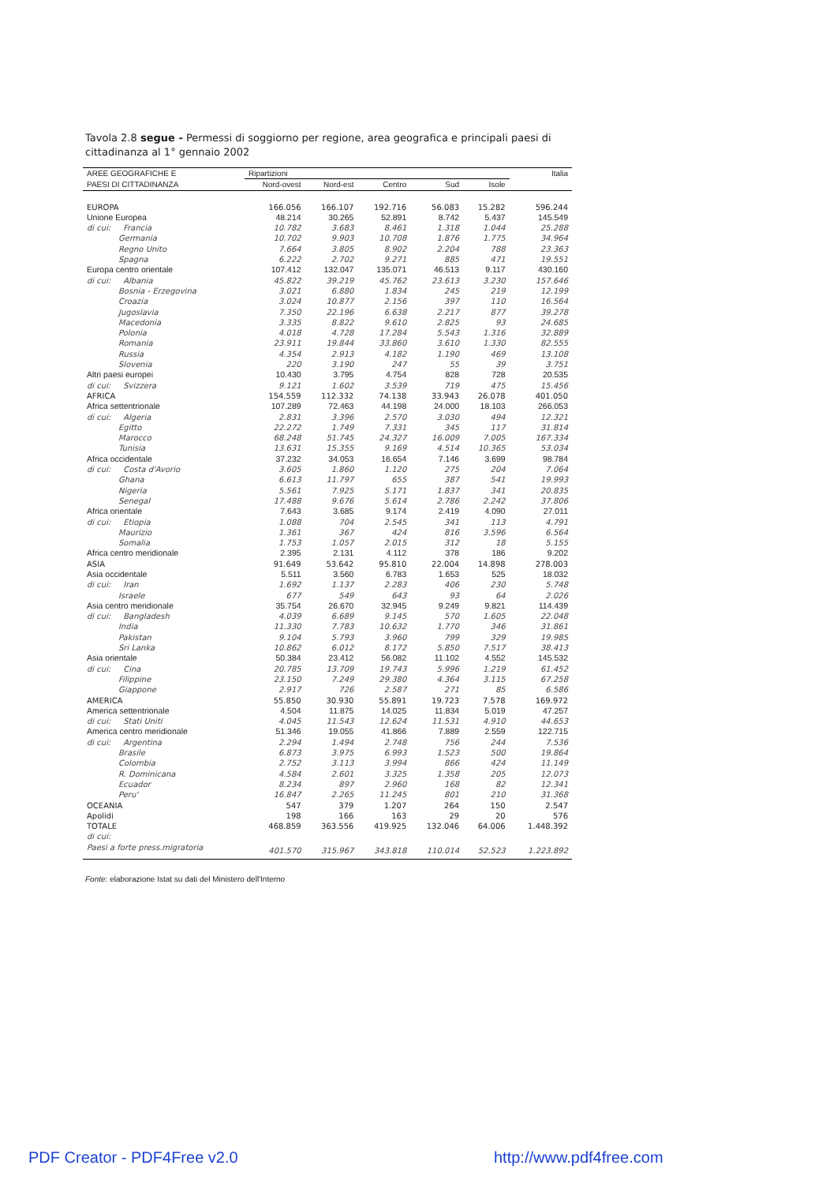Tavola 2.8 segue - Permessi di soggiorno per regione, area geografica e principali paesi di cittadinanza al 1° gennaio 2002
| AREE GEOGRAFICHE E | Ripartizioni | | | | | Italia |
| --- | --- | --- | --- | --- | --- | --- |
| PAESI DI CITTADINANZA | Nord-ovest | Nord-est | Centro | Sud | Isole | |
| EUROPA | 166.056 | 166.107 | 192.716 | 56.083 | 15.282 | 596.244 |
| Unione Europea | 48.214 | 30.265 | 52.891 | 8.742 | 5.437 | 145.549 |
| di cui: Francia | 10.782 | 3.683 | 8.461 | 1.318 | 1.044 | 25.288 |
| Germania | 10.702 | 9.903 | 10.708 | 1.876 | 1.775 | 34.964 |
| Regno Unito | 7.664 | 3.805 | 8.902 | 2.204 | 788 | 23.363 |
| Spagna | 6.222 | 2.702 | 9.271 | 885 | 471 | 19.551 |
| Europa centro orientale | 107.412 | 132.047 | 135.071 | 46.513 | 9.117 | 430.160 |
| di cui: Albania | 45.822 | 39.219 | 45.762 | 23.613 | 3.230 | 157.646 |
| Bosnia - Erzegovina | 3.021 | 6.880 | 1.834 | 245 | 219 | 12.199 |
| Croazia | 3.024 | 10.877 | 2.156 | 397 | 110 | 16.564 |
| Jugoslavia | 7.350 | 22.196 | 6.638 | 2.217 | 877 | 39.278 |
| Macedonia | 3.335 | 8.822 | 9.610 | 2.825 | 93 | 24.685 |
| Polonia | 4.018 | 4.728 | 17.284 | 5.543 | 1.316 | 32.889 |
| Romania | 23.911 | 19.844 | 33.860 | 3.610 | 1.330 | 82.555 |
| Russia | 4.354 | 2.913 | 4.182 | 1.190 | 469 | 13.108 |
| Slovenia | 220 | 3.190 | 247 | 55 | 39 | 3.751 |
| Altri paesi europei | 10.430 | 3.795 | 4.754 | 828 | 728 | 20.535 |
| di cui: Svizzera | 9.121 | 1.602 | 3.539 | 719 | 475 | 15.456 |
| AFRICA | 154.559 | 112.332 | 74.138 | 33.943 | 26.078 | 401.050 |
| Africa settentrionale | 107.289 | 72.463 | 44.198 | 24.000 | 18.103 | 266.053 |
| di cui: Algeria | 2.831 | 3.396 | 2.570 | 3.030 | 494 | 12.321 |
| Egitto | 22.272 | 1.749 | 7.331 | 345 | 117 | 31.814 |
| Marocco | 68.248 | 51.745 | 24.327 | 16.009 | 7.005 | 167.334 |
| Tunisia | 13.631 | 15.355 | 9.169 | 4.514 | 10.365 | 53.034 |
| Africa occidentale | 37.232 | 34.053 | 16.654 | 7.146 | 3.699 | 98.784 |
| di cui: Costa d'Avorio | 3.605 | 1.860 | 1.120 | 275 | 204 | 7.064 |
| Ghana | 6.613 | 11.797 | 655 | 387 | 541 | 19.993 |
| Nigeria | 5.561 | 7.925 | 5.171 | 1.837 | 341 | 20.835 |
| Senegal | 17.488 | 9.676 | 5.614 | 2.786 | 2.242 | 37.806 |
| Africa orientale | 7.643 | 3.685 | 9.174 | 2.419 | 4.090 | 27.011 |
| di cui: Etiopia | 1.088 | 704 | 2.545 | 341 | 113 | 4.791 |
| Maurizio | 1.361 | 367 | 424 | 816 | 3.596 | 6.564 |
| Somalia | 1.753 | 1.057 | 2.015 | 312 | 18 | 5.155 |
| Africa centro meridionale | 2.395 | 2.131 | 4.112 | 378 | 186 | 9.202 |
| ASIA | 91.649 | 53.642 | 95.810 | 22.004 | 14.898 | 278.003 |
| Asia occidentale | 5.511 | 3.560 | 6.783 | 1.653 | 525 | 18.032 |
| di cui: Iran | 1.692 | 1.137 | 2.283 | 406 | 230 | 5.748 |
| Israele | 677 | 549 | 643 | 93 | 64 | 2.026 |
| Asia centro meridionale | 35.754 | 26.670 | 32.945 | 9.249 | 9.821 | 114.439 |
| di cui: Bangladesh | 4.039 | 6.689 | 9.145 | 570 | 1.605 | 22.048 |
| India | 11.330 | 7.783 | 10.632 | 1.770 | 346 | 31.861 |
| Pakistan | 9.104 | 5.793 | 3.960 | 799 | 329 | 19.985 |
| Sri Lanka | 10.862 | 6.012 | 8.172 | 5.850 | 7.517 | 38.413 |
| Asia orientale | 50.384 | 23.412 | 56.082 | 11.102 | 4.552 | 145.532 |
| di cui: Cina | 20.785 | 13.709 | 19.743 | 5.996 | 1.219 | 61.452 |
| Filippine | 23.150 | 7.249 | 29.380 | 4.364 | 3.115 | 67.258 |
| Giappone | 2.917 | 726 | 2.587 | 271 | 85 | 6.586 |
| AMERICA | 55.850 | 30.930 | 55.891 | 19.723 | 7.578 | 169.972 |
| America settentrionale | 4.504 | 11.875 | 14.025 | 11.834 | 5.019 | 47.257 |
| di cui: Stati Uniti | 4.045 | 11.543 | 12.624 | 11.531 | 4.910 | 44.653 |
| America centro meridionale | 51.346 | 19.055 | 41.866 | 7.889 | 2.559 | 122.715 |
| di cui: Argentina | 2.294 | 1.494 | 2.748 | 756 | 244 | 7.536 |
| Brasile | 6.873 | 3.975 | 6.993 | 1.523 | 500 | 19.864 |
| Colombia | 2.752 | 3.113 | 3.994 | 866 | 424 | 11.149 |
| R. Dominicana | 4.584 | 2.601 | 3.325 | 1.358 | 205 | 12.073 |
| Ecuador | 8.234 | 897 | 2.960 | 168 | 82 | 12.341 |
| Peru' | 16.847 | 2.265 | 11.245 | 801 | 210 | 31.368 |
| OCEANIA | 547 | 379 | 1.207 | 264 | 150 | 2.547 |
| Apolidi | 198 | 166 | 163 | 29 | 20 | 576 |
| TOTALE | 468.859 | 363.556 | 419.925 | 132.046 | 64.006 | 1.448.392 |
| di cui: | | | | | | |
| Paesi a forte press.migratoria | 401.570 | 315.967 | 343.818 | 110.014 | 52.523 | 1.223.892 |
Fonte: elaborazione Istat su dati del Ministero dell'Interno
PDF Creator - PDF4Free v2.0 http://www.pdf4free.com